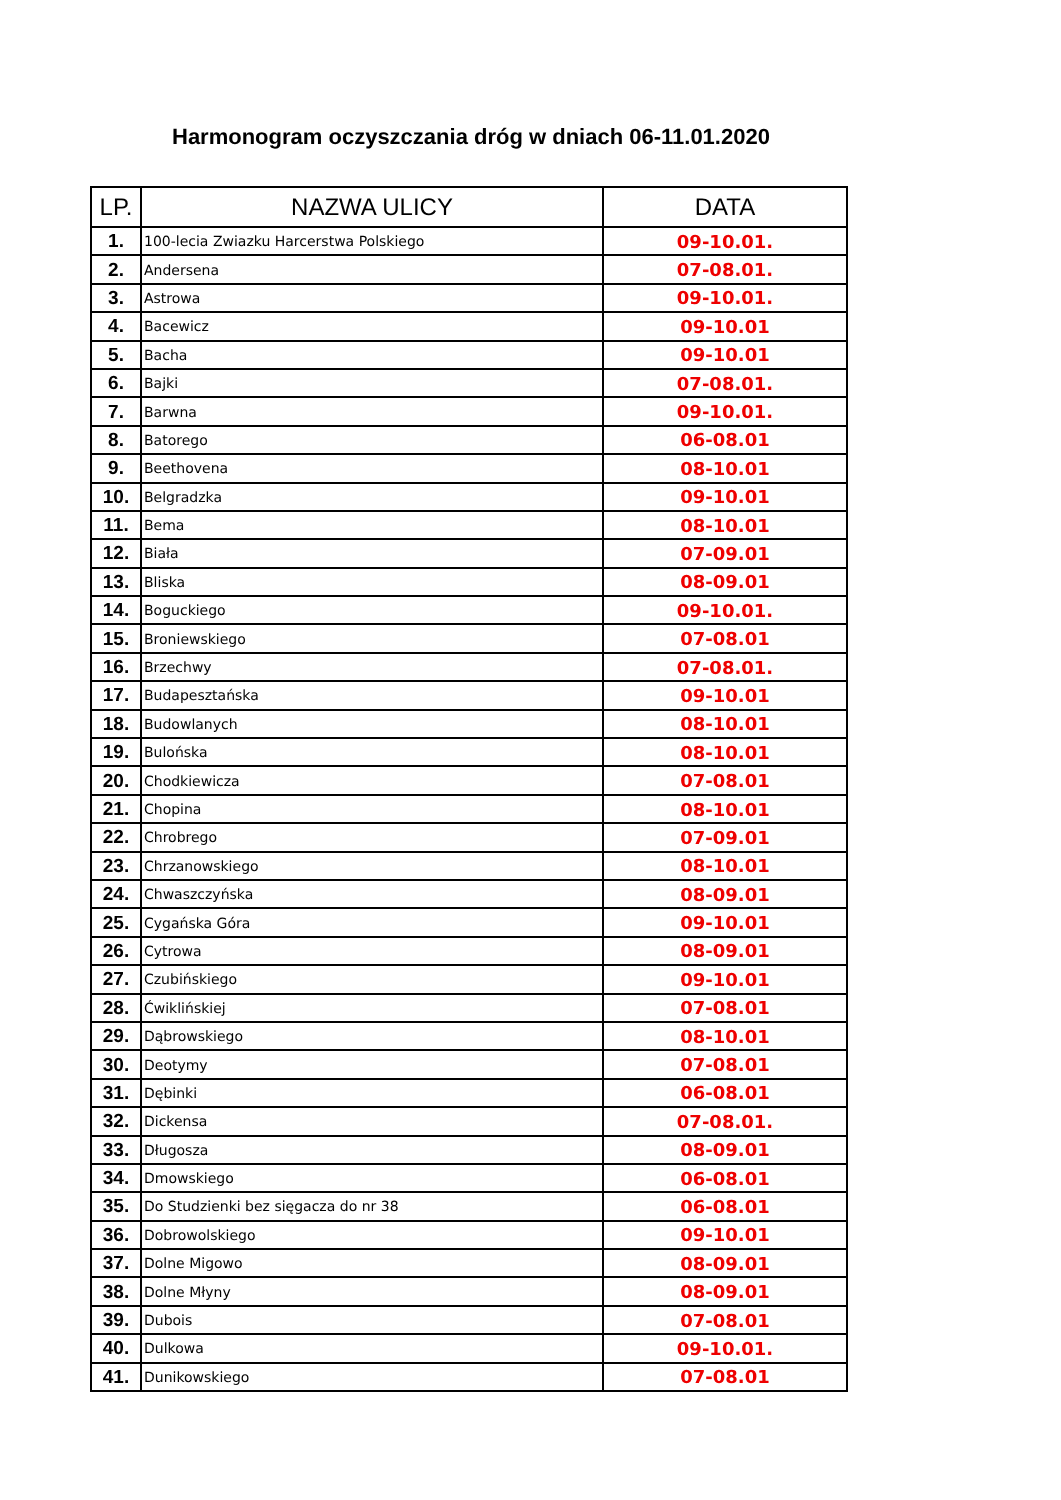Harmonogram oczyszczania dróg w dniach 06-11.01.2020
| LP. | NAZWA ULICY | DATA |
| --- | --- | --- |
| 1. | 100-lecia Zwiazku Harcerstwa Polskiego | 09-10.01. |
| 2. | Andersena | 07-08.01. |
| 3. | Astrowa | 09-10.01. |
| 4. | Bacewicz | 09-10.01 |
| 5. | Bacha | 09-10.01 |
| 6. | Bajki | 07-08.01. |
| 7. | Barwna | 09-10.01. |
| 8. | Batorego | 06-08.01 |
| 9. | Beethovena | 08-10.01 |
| 10. | Belgradzka | 09-10.01 |
| 11. | Bema | 08-10.01 |
| 12. | Biała | 07-09.01 |
| 13. | Bliska | 08-09.01 |
| 14. | Boguckiego | 09-10.01. |
| 15. | Broniewskiego | 07-08.01 |
| 16. | Brzechwy | 07-08.01. |
| 17. | Budapesztańska | 09-10.01 |
| 18. | Budowlanych | 08-10.01 |
| 19. | Bulońska | 08-10.01 |
| 20. | Chodkiewicza | 07-08.01 |
| 21. | Chopina | 08-10.01 |
| 22. | Chrobrego | 07-09.01 |
| 23. | Chrzanowskiego | 08-10.01 |
| 24. | Chwaszczyńska | 08-09.01 |
| 25. | Cygańska Góra | 09-10.01 |
| 26. | Cytrowa | 08-09.01 |
| 27. | Czubińskiego | 09-10.01 |
| 28. | Ćwiklińskiej | 07-08.01 |
| 29. | Dąbrowskiego | 08-10.01 |
| 30. | Deotymy | 07-08.01 |
| 31. | Dębinki | 06-08.01 |
| 32. | Dickensa | 07-08.01. |
| 33. | Długosza | 08-09.01 |
| 34. | Dmowskiego | 06-08.01 |
| 35. | Do Studzienki bez sięgacza do nr 38 | 06-08.01 |
| 36. | Dobrowolskiego | 09-10.01 |
| 37. | Dolne Migowo | 08-09.01 |
| 38. | Dolne Młyny | 08-09.01 |
| 39. | Dubois | 07-08.01 |
| 40. | Dulkowa | 09-10.01. |
| 41. | Dunikowskiego | 07-08.01 |